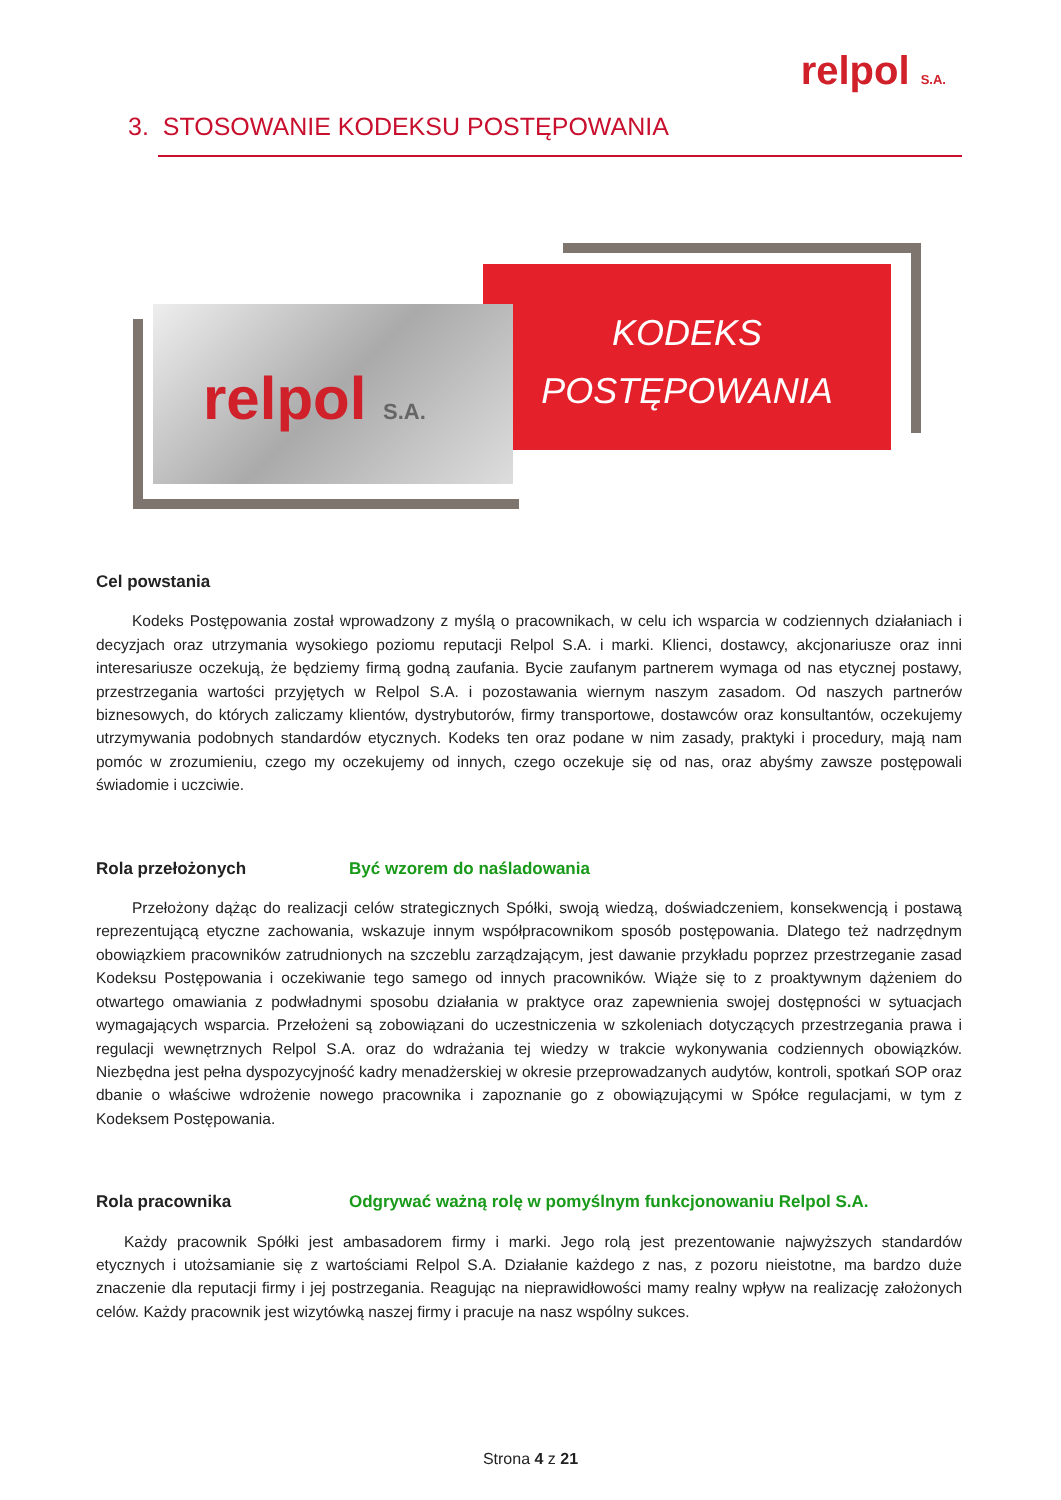relpol S.A.
3. STOSOWANIE KODEKSU POSTĘPOWANIA
KODEKS
POSTĘPOWANIA
relpol S.A.
Cel powstania
Kodeks Postępowania został wprowadzony z myślą o pracownikach, w celu ich wsparcia w codziennych działaniach i decyzjach oraz utrzymania wysokiego poziomu reputacji Relpol S.A. i marki. Klienci, dostawcy, akcjonariusze oraz inni interesariusze oczekują, że będziemy firmą godną zaufania. Bycie zaufanym partnerem wymaga od nas etycznej postawy, przestrzegania wartości przyjętych w Relpol S.A. i pozostawania wiernym naszym zasadom. Od naszych partnerów biznesowych, do których zaliczamy klientów, dystrybutorów, firmy transportowe, dostawców oraz konsultantów, oczekujemy utrzymywania podobnych standardów etycznych. Kodeks ten oraz podane w nim zasady, praktyki i procedury, mają nam pomóc w zrozumieniu, czego my oczekujemy od innych, czego oczekuje się od nas, oraz abyśmy zawsze postępowali świadomie i uczciwie.
Rola przełożonych Być wzorem do naśladowania
Przełożony dążąc do realizacji celów strategicznych Spółki, swoją wiedzą, doświadczeniem, konsekwencją i postawą reprezentującą etyczne zachowania, wskazuje innym współpracownikom sposób postępowania. Dlatego też nadrzędnym obowiązkiem pracowników zatrudnionych na szczeblu zarządzającym, jest dawanie przykładu poprzez przestrzeganie zasad Kodeksu Postępowania i oczekiwanie tego samego od innych pracowników. Wiąże się to z proaktywnym dążeniem do otwartego omawiania z podwładnymi sposobu działania w praktyce oraz zapewnienia swojej dostępności w sytuacjach wymagających wsparcia. Przełożeni są zobowiązani do uczestniczenia w szkoleniach dotyczących przestrzegania prawa i regulacji wewnętrznych Relpol S.A. oraz do wdrażania tej wiedzy w trakcie wykonywania codziennych obowiązków. Niezbędna jest pełna dyspozycyjność kadry menadżerskiej w okresie przeprowadzanych audytów, kontroli, spotkań SOP oraz dbanie o właściwe wdrożenie nowego pracownika i zapoznanie go z obowiązującymi w Spółce regulacjami, w tym z Kodeksem Postępowania.
Rola pracownika Odgrywać ważną rolę w pomyślnym funkcjonowaniu Relpol S.A.
Każdy pracownik Spółki jest ambasadorem firmy i marki. Jego rolą jest prezentowanie najwyższych standardów etycznych i utożsamianie się z wartościami Relpol S.A. Działanie każdego z nas, z pozoru nieistotne, ma bardzo duże znaczenie dla reputacji firmy i jej postrzegania. Reagując na nieprawidłowości mamy realny wpływ na realizację założonych celów. Każdy pracownik jest wizytówką naszej firmy i pracuje na nasz wspólny sukces.
Strona 4 z 21